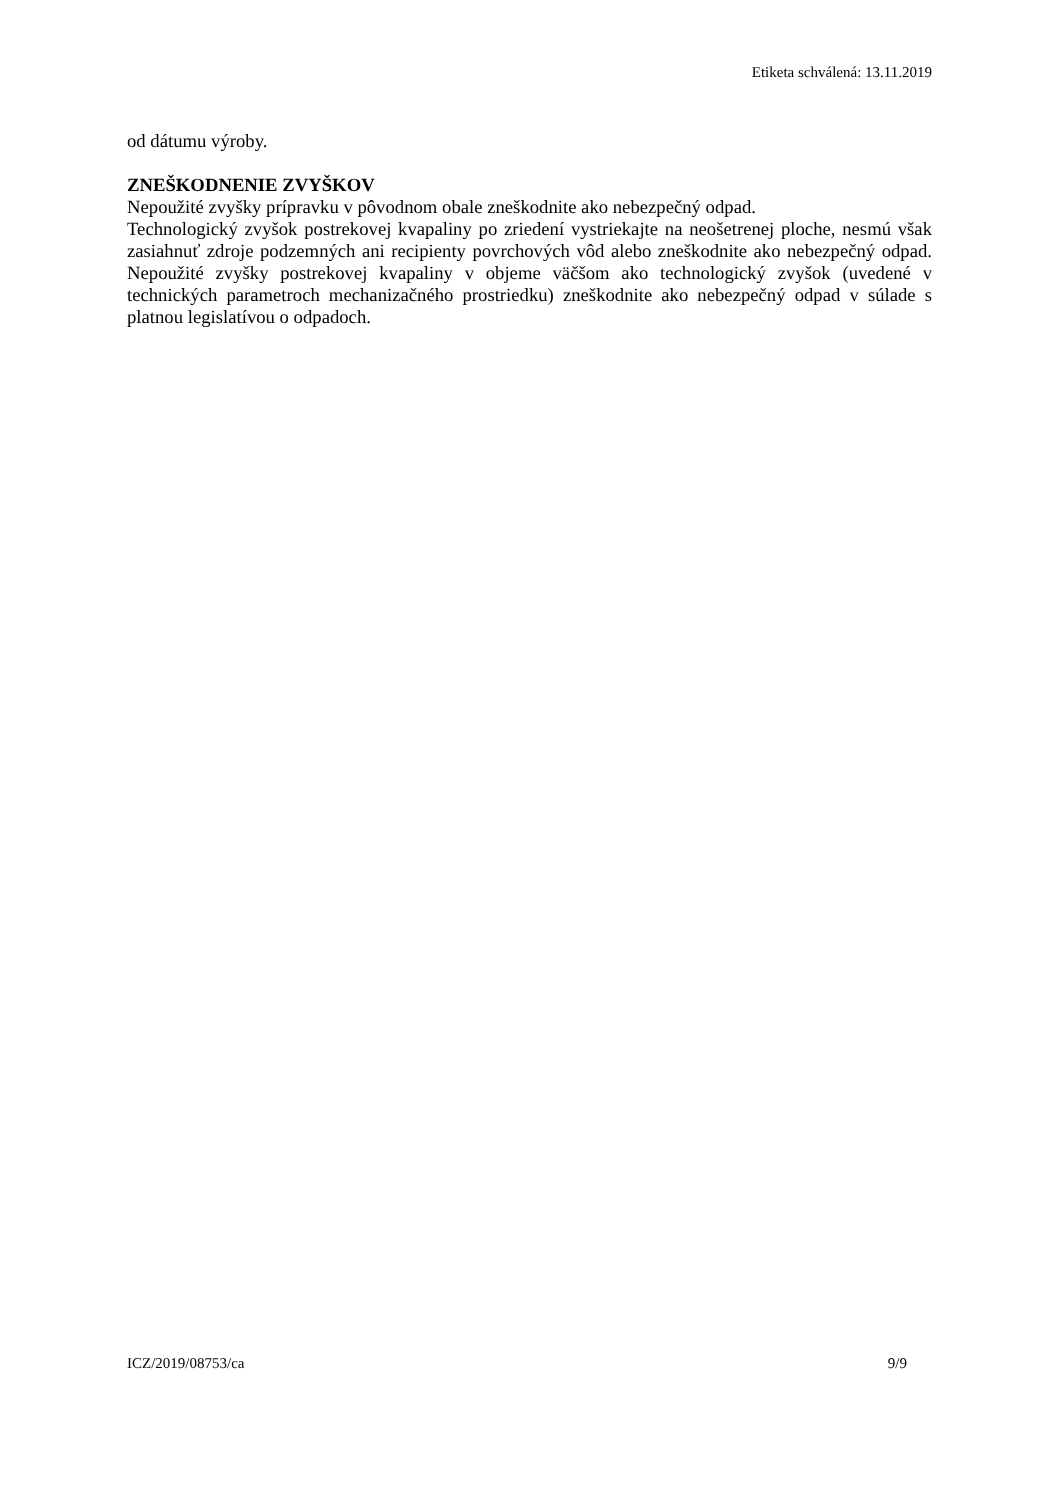Etiketa schválená: 13.11.2019
od dátumu výroby.
ZNEŠKODNENIE ZVYŠKOV
Nepoužité zvyšky prípravku v pôvodnom obale zneškodnite ako nebezpečný odpad.
Technologický zvyšok postrekovej kvapaliny po zriedení vystriekajte na neošetrenej ploche, nesmú však zasiahnuť zdroje podzemných ani recipienty povrchových vôd alebo zneškodnite ako nebezpečný odpad. Nepoužité zvyšky postrekovej kvapaliny v objeme väčšom ako technologický zvyšok (uvedené v technických parametroch mechanizačného prostriedku) zneškodnite ako nebezpečný odpad v súlade s platnou legislatívou o odpadoch.
ICZ/2019/08753/ca 9/9